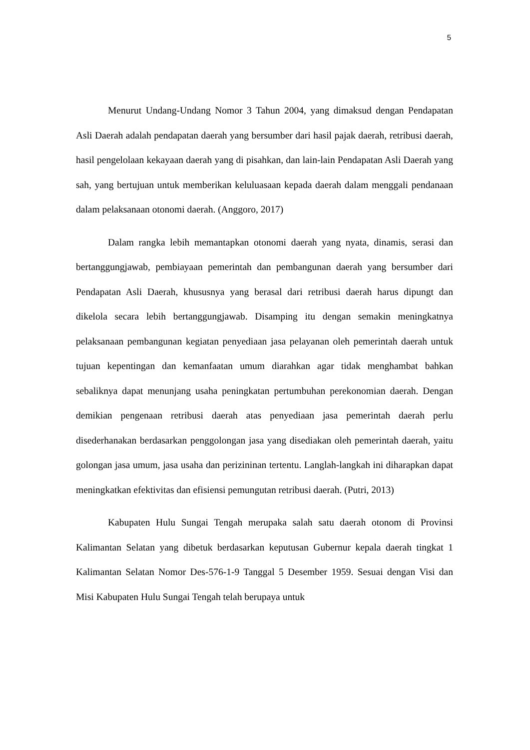5
Menurut Undang-Undang Nomor 3 Tahun 2004, yang dimaksud dengan Pendapatan Asli Daerah adalah pendapatan daerah yang bersumber dari hasil pajak daerah, retribusi daerah, hasil pengelolaan kekayaan daerah yang di pisahkan, dan lain-lain Pendapatan Asli Daerah yang sah, yang bertujuan untuk memberikan keluluasaan kepada daerah dalam menggali pendanaan dalam pelaksanaan otonomi daerah. (Anggoro, 2017)
Dalam rangka lebih memantapkan otonomi daerah yang nyata, dinamis, serasi dan bertanggungjawab, pembiayaan pemerintah dan pembangunan daerah yang bersumber dari Pendapatan Asli Daerah, khususnya yang berasal dari retribusi daerah harus dipungt dan dikelola secara lebih bertanggungjawab. Disamping itu dengan semakin meningkatnya pelaksanaan pembangunan kegiatan penyediaan jasa pelayanan oleh pemerintah daerah untuk tujuan kepentingan dan kemanfaatan umum diarahkan agar tidak menghambat bahkan sebaliknya dapat menunjang usaha peningkatan pertumbuhan perekonomian daerah. Dengan demikian pengenaan retribusi daerah atas penyediaan jasa pemerintah daerah perlu disederhanakan berdasarkan penggolongan jasa yang disediakan oleh pemerintah daerah, yaitu golongan jasa umum, jasa usaha dan perizininan tertentu. Langlah-langkah ini diharapkan dapat meningkatkan efektivitas dan efisiensi pemungutan retribusi daerah. (Putri, 2013)
Kabupaten Hulu Sungai Tengah merupaka salah satu daerah otonom di Provinsi Kalimantan Selatan yang dibetuk berdasarkan keputusan Gubernur kepala daerah tingkat 1 Kalimantan Selatan Nomor Des-576-1-9 Tanggal 5 Desember 1959. Sesuai dengan Visi dan Misi Kabupaten Hulu Sungai Tengah telah berupaya untuk